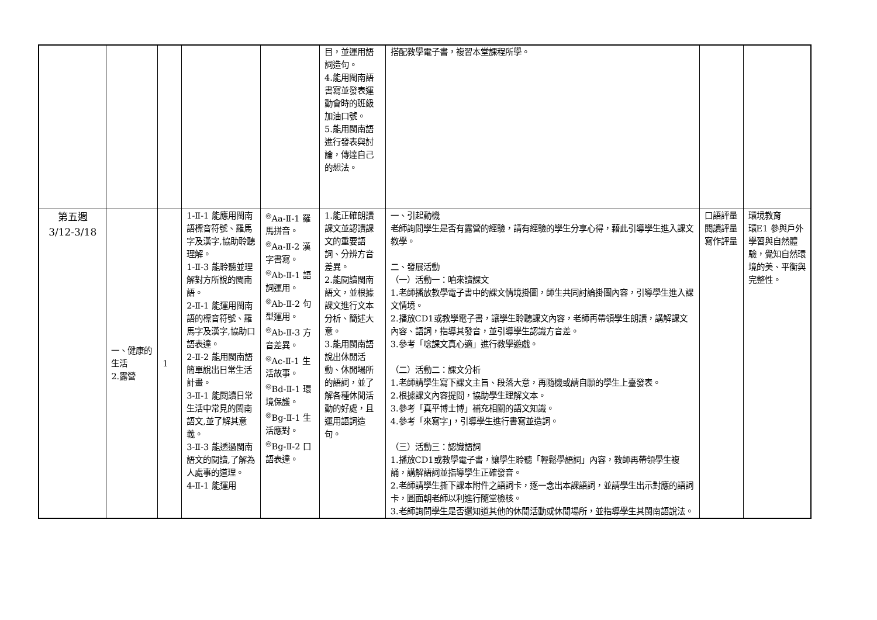| | | | | | 目，並運用語詞造句。 4.能用閩南語書寫並發表運動會時的班級加油口號。 5.能用閩南語進行發表與討論，傳達自己的想法。 | 搭配教學電子書，複習本堂課程所學。 | | |
| 第五週 3/12-3/18 | 一、健康的生活 2.露營 | 1 | 1-Ⅱ-1 能應用閩南語標音符號、羅馬字及漢字,協助聆聽理解。 1-Ⅱ-3 能聆聽並理解對方所說的閩南語。 2-Ⅱ-1 能運用閩南語的標音符號、羅馬字及漢字,協助口語表達。 2-Ⅱ-2 能用閩南語簡單說出日常生活計畫。 3-Ⅱ-1 能閱讀日常生活中常見的閩南語文,並了解其意義。 3-Ⅱ-3 能透過閩南語文的閱讀,了解為人處事的道理。 4-Ⅱ-1 能運用 | <sup>◎</sup>Aa-Ⅱ-1 羅馬拼音。 <sup>◎</sup>Aa-Ⅱ-2 漢字書寫。 <sup>◎</sup>Ab-Ⅱ-1 語詞運用。 <sup>◎</sup>Ab-Ⅱ-2 句型運用。 <sup>◎</sup>Ab-Ⅱ-3 方音差異。 <sup>◎</sup>Ac-Ⅱ-1 生活故事。 <sup>◎</sup>Bd-Ⅱ-1 環境保護。 <sup>◎</sup>Bg-Ⅱ-1 生活應對。 <sup>◎</sup>Bg-Ⅱ-2 口語表達。 | 1.能正確朗讀課文並認讀課文的重要語詞、分辨方音差異。 2.能閱讀閩南語文，並根據課文進行文本分析、簡述大意。 3.能用閩南語說出休閒活動、休閒場所的語詞，並了解各種休閒活動的好處，且運用語詞造句。 | 一、引起動機 老師詢問學生是否有露營的經驗，請有經驗的學生分享心得，藉此引導學生進入課文教學。 二、發展活動 （一）活動一：咱來讀課文 1.老師播放教學電子書中的課文情境掛圖，師生共同討論掛圖內容，引導學生進入課文情境。 2.播放CD1或教學電子書，讓學生聆聽課文內容，老師再帶領學生朗讀，講解課文內容、語詞，指導其發音，並引導學生認識方音差。 3.參考「唸課文真心適」進行教學遊戲。 （二）活動二：課文分析 1.老師請學生寫下課文主旨、段落大意，再隨機或請自願的學生上臺發表。 2.根據課文內容提問，協助學生理解文本。 3.參考「真平博士博」補充相關的語文知識。 4.參考「來寫字」，引導學生進行書寫並造詞。 （三）活動三：認識語詞 1.播放CD1或教學電子書，讓學生聆聽「輕鬆學語詞」內容，教師再帶領學生複誦，講解語詞並指導學生正確發音。 2.老師請學生撕下課本附件之語詞卡，逐一念出本課語詞，並請學生出示對應的語詞卡，圖面朝老師以利進行隨堂檢核。 3.老師詢問學生是否還知道其他的休閒活動或休閒場所，並指導學生其閩南語說法。 | 口語評量 閱讀評量 寫作評量 | 環境教育 環E1 參與戶外學習與自然體驗，覺知自然環境的美、平衡與完整性。 |